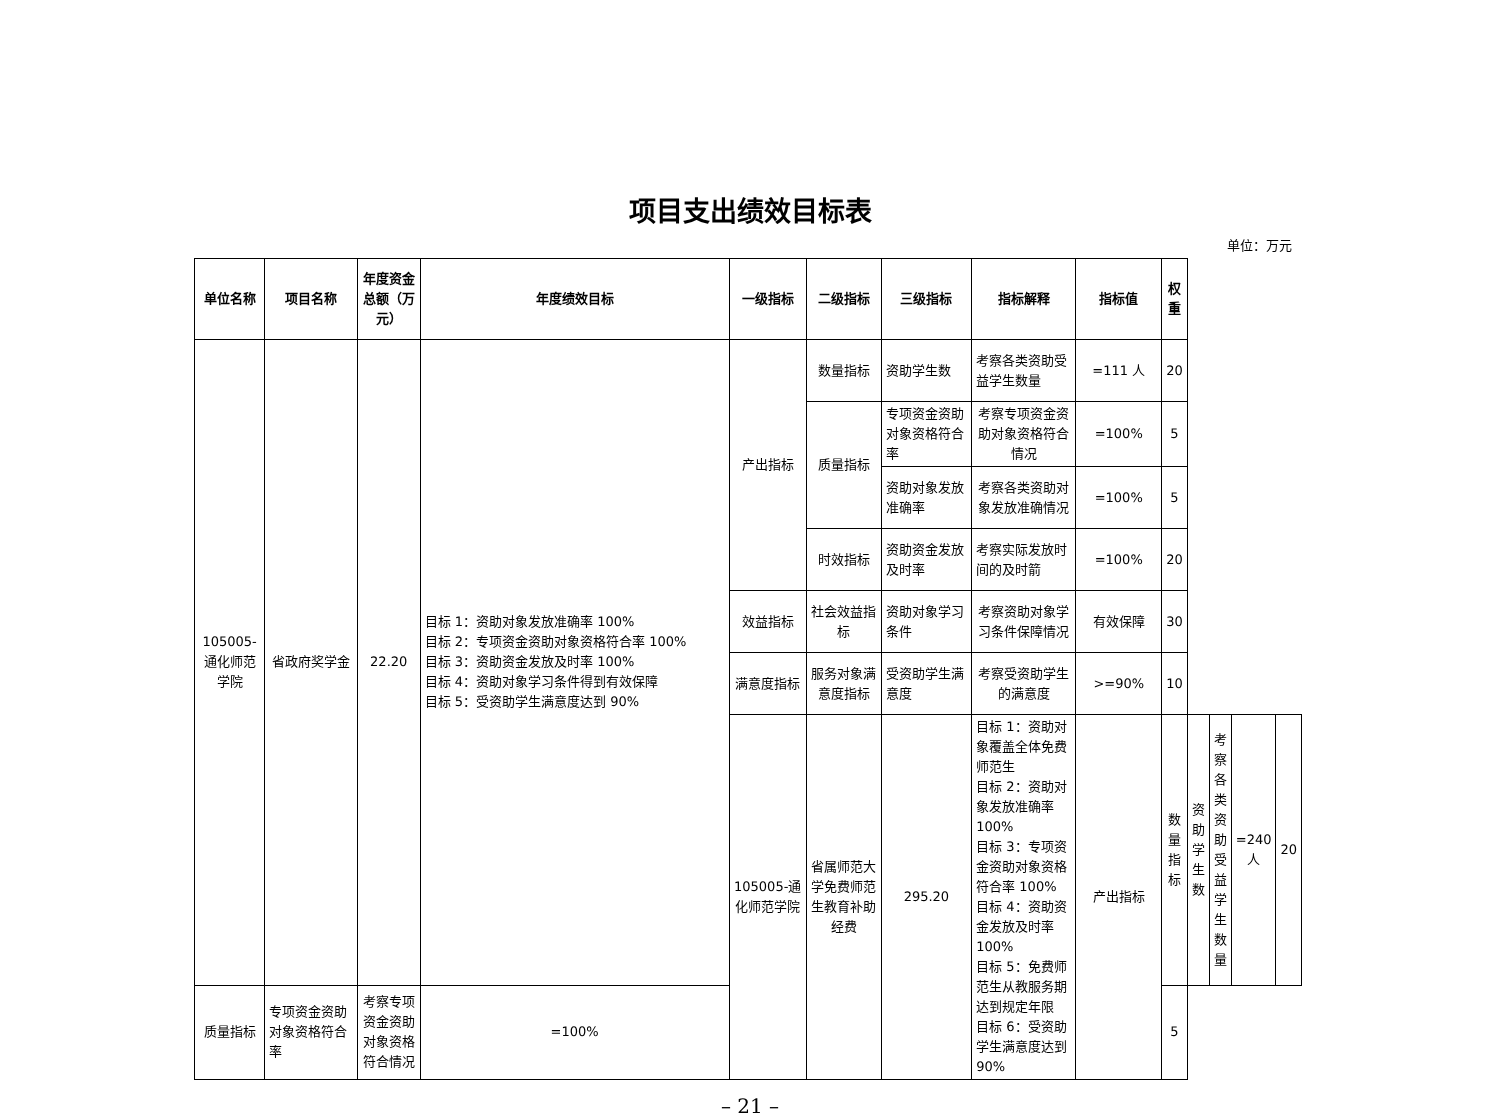项目支出绩效目标表
单位：万元
| 单位名称 | 项目名称 | 年度资金总额（万元） | 年度绩效目标 | 一级指标 | 二级指标 | 三级指标 | 指标解释 | 指标值 | 权重 | | | | |
| --- | --- | --- | --- | --- | --- | --- | --- | --- | --- | --- | --- | --- | --- |
| 105005-通化师范学院 | 省政府奖学金 | 22.20 | 目标 1：资助对象发放准确率 100% 目标 2：专项资金资助对象资格符合率 100% 目标 3：资助资金发放及时率 100% 目标 4：资助对象学习条件得到有效保障 目标 5：受资助学生满意度达到 90% | 产出指标 | 数量指标 | 资助学生数 | 考察各类资助受益学生数量 | =111 人 | 20 | | | | |
| | | | | | 质量指标 | 专项资金资助对象资格符合率 | 考察专项资金资助对象资格符合情况 | =100% | 5 | | | | |
| | | | | | | 资助对象发放准确率 | 考察各类资助对象发放准确情况 | =100% | 5 | | | | |
| | | | | | 时效指标 | 资助资金发放及时率 | 考察实际发放时间的及时箭 | =100% | 20 | | | | |
| | | | | 效益指标 | 社会效益指标 | 资助对象学习条件 | 考察资助对象学习条件保障情况 | 有效保障 | 30 | | | | |
| | | | | 满意度指标 | 服务对象满意度指标 | 受资助学生满意度 | 考察受资助学生的满意度 | >=90% | 10 | | | | |
| | | | | 105005-通化师范学院 | 省属师范大学免费师范生教育补助经费 | 295.20 | 目标 1：资助对象覆盖全体免费师范生 目标 2：资助对象发放准确率 100% 目标 3：专项资金资助对象资格符合率 100% 目标 4：资助资金发放及时率 100% 目标 5：免费师范生从教服务期达到规定年限 目标 6：受资助学生满意度达到 90% | 产出指标 | 数量指标 | 资助学生数 | 考察各类资助受益学生数量 | =240 人 | 20 |
| 质量指标 | 专项资金资助对象资格符合率 | 考察专项资金资助对象资格符合情况 | =100% | | | | | | 5 | | | | |
– 21 –